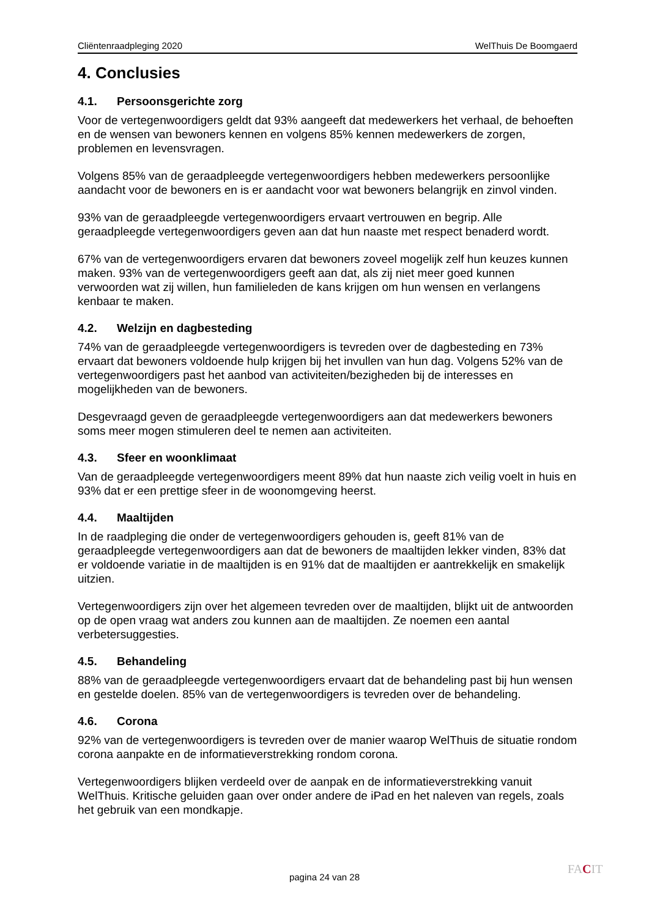Cliëntenraadpleging 2020 WelThuis De Boomgaerd
4. Conclusies
4.1. Persoonsgerichte zorg
Voor de vertegenwoordigers geldt dat 93% aangeeft dat medewerkers het verhaal, de behoeften en de wensen van bewoners kennen en volgens 85% kennen medewerkers de zorgen, problemen en levensvragen.
Volgens 85% van de geraadpleegde vertegenwoordigers hebben medewerkers persoonlijke aandacht voor de bewoners en is er aandacht voor wat bewoners belangrijk en zinvol vinden.
93% van de geraadpleegde vertegenwoordigers ervaart vertrouwen en begrip. Alle geraadpleegde vertegenwoordigers geven aan dat hun naaste met respect benaderd wordt.
67% van de vertegenwoordigers ervaren dat bewoners zoveel mogelijk zelf hun keuzes kunnen maken. 93% van de vertegenwoordigers geeft aan dat, als zij niet meer goed kunnen verwoorden wat zij willen, hun familieleden de kans krijgen om hun wensen en verlangens kenbaar te maken.
4.2. Welzijn en dagbesteding
74% van de geraadpleegde vertegenwoordigers is tevreden over de dagbesteding en 73% ervaart dat bewoners voldoende hulp krijgen bij het invullen van hun dag. Volgens 52% van de vertegenwoordigers past het aanbod van activiteiten/bezigheden bij de interesses en mogelijkheden van de bewoners.
Desgevraagd geven de geraadpleegde vertegenwoordigers aan dat medewerkers bewoners soms meer mogen stimuleren deel te nemen aan activiteiten.
4.3. Sfeer en woonklimaat
Van de geraadpleegde vertegenwoordigers meent 89% dat hun naaste zich veilig voelt in huis en 93% dat er een prettige sfeer in de woonomgeving heerst.
4.4. Maaltijden
In de raadpleging die onder de vertegenwoordigers gehouden is, geeft 81% van de geraadpleegde vertegenwoordigers aan dat de bewoners de maaltijden lekker vinden, 83% dat er voldoende variatie in de maaltijden is en 91% dat de maaltijden er aantrekkelijk en smakelijk uitzien.
Vertegenwoordigers zijn over het algemeen tevreden over de maaltijden, blijkt uit de antwoorden op de open vraag wat anders zou kunnen aan de maaltijden. Ze noemen een aantal verbetersuggesties.
4.5. Behandeling
88% van de geraadpleegde vertegenwoordigers ervaart dat de behandeling past bij hun wensen en gestelde doelen. 85% van de vertegenwoordigers is tevreden over de behandeling.
4.6. Corona
92% van de vertegenwoordigers is tevreden over de manier waarop WelThuis de situatie rondom corona aanpakte en de informatieverstrekking rondom corona.
Vertegenwoordigers blijken verdeeld over de aanpak en de informatieverstrekking vanuit WelThuis. Kritische geluiden gaan over onder andere de iPad en het naleven van regels, zoals het gebruik van een mondkapje.
pagina 24 van 28
FACIT